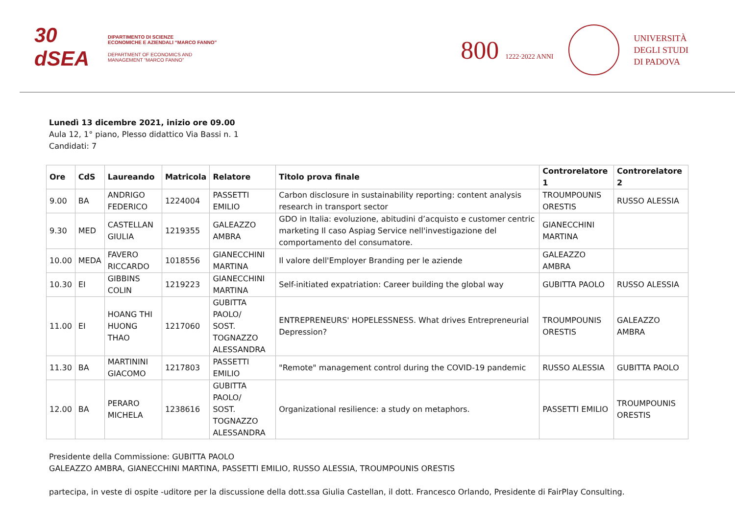30
dSEA
DIPARTIMENTO DI SCIENZE
ECONOMICHE E AZIENDALI “MARCO FANNO”
DEPARTMENT OF ECONOMICS AND
MANAGEMENT “MARCO FANNO”
800 1222·2022 ANNI
UNIVERSITÀ
DEGLI STUDI
DI PADOVA
Lunedì 13 dicembre 2021, inizio ore 09.00
Aula 12, 1° piano, Plesso didattico Via Bassi n. 1
Candidati: 7
| Ore | CdS | Laureando | Matricola | Relatore | Titolo prova finale | Controrelatore 1 | Controrelatore 2 |
| --- | --- | --- | --- | --- | --- | --- | --- |
| 9.00 | BA | ANDRIGO FEDERICO | 1224004 | PASSETTI EMILIO | Carbon disclosure in sustainability reporting: content analysis research in transport sector | TROUMPOUNIS ORESTIS | RUSSO ALESSIA |
| 9.30 | MED | CASTELLAN GIULIA | 1219355 | GALEAZZO AMBRA | GDO in Italia: evoluzione, abitudini d’acquisto e customer centric marketing Il caso Aspiag Service nell'investigazione del comportamento del consumatore. | GIANECCHINI MARTINA | |
| 10.00 | MEDA | FAVERO RICCARDO | 1018556 | GIANECCHINI MARTINA | Il valore dell'Employer Branding per le aziende | GALEAZZO AMBRA | |
| 10.30 | EI | GIBBINS COLIN | 1219223 | GIANECCHINI MARTINA | Self-initiated expatriation: Career building the global way | GUBITTA PAOLO | RUSSO ALESSIA |
| 11.00 | EI | HOANG THI HUONG THAO | 1217060 | GUBITTA PAOLO/ SOST. TOGNAZZO ALESSANDRA | ENTREPRENEURS' HOPELESSNESS. What drives Entrepreneurial Depression? | TROUMPOUNIS ORESTIS | GALEAZZO AMBRA |
| 11.30 | BA | MARTININI GIACOMO | 1217803 | PASSETTI EMILIO | "Remote" management control during the COVID-19 pandemic | RUSSO ALESSIA | GUBITTA PAOLO |
| 12.00 | BA | PERARO MICHELA | 1238616 | GUBITTA PAOLO/ SOST. TOGNAZZO ALESSANDRA | Organizational resilience: a study on metaphors. | PASSETTI EMILIO | TROUMPOUNIS ORESTIS |
Presidente della Commissione: GUBITTA PAOLO
GALEAZZO AMBRA, GIANECCHINI MARTINA, PASSETTI EMILIO, RUSSO ALESSIA, TROUMPOUNIS ORESTIS
partecipa, in veste di ospite -uditore per la discussione della dott.ssa Giulia Castellan, il dott. Francesco Orlando, Presidente di FairPlay Consulting.